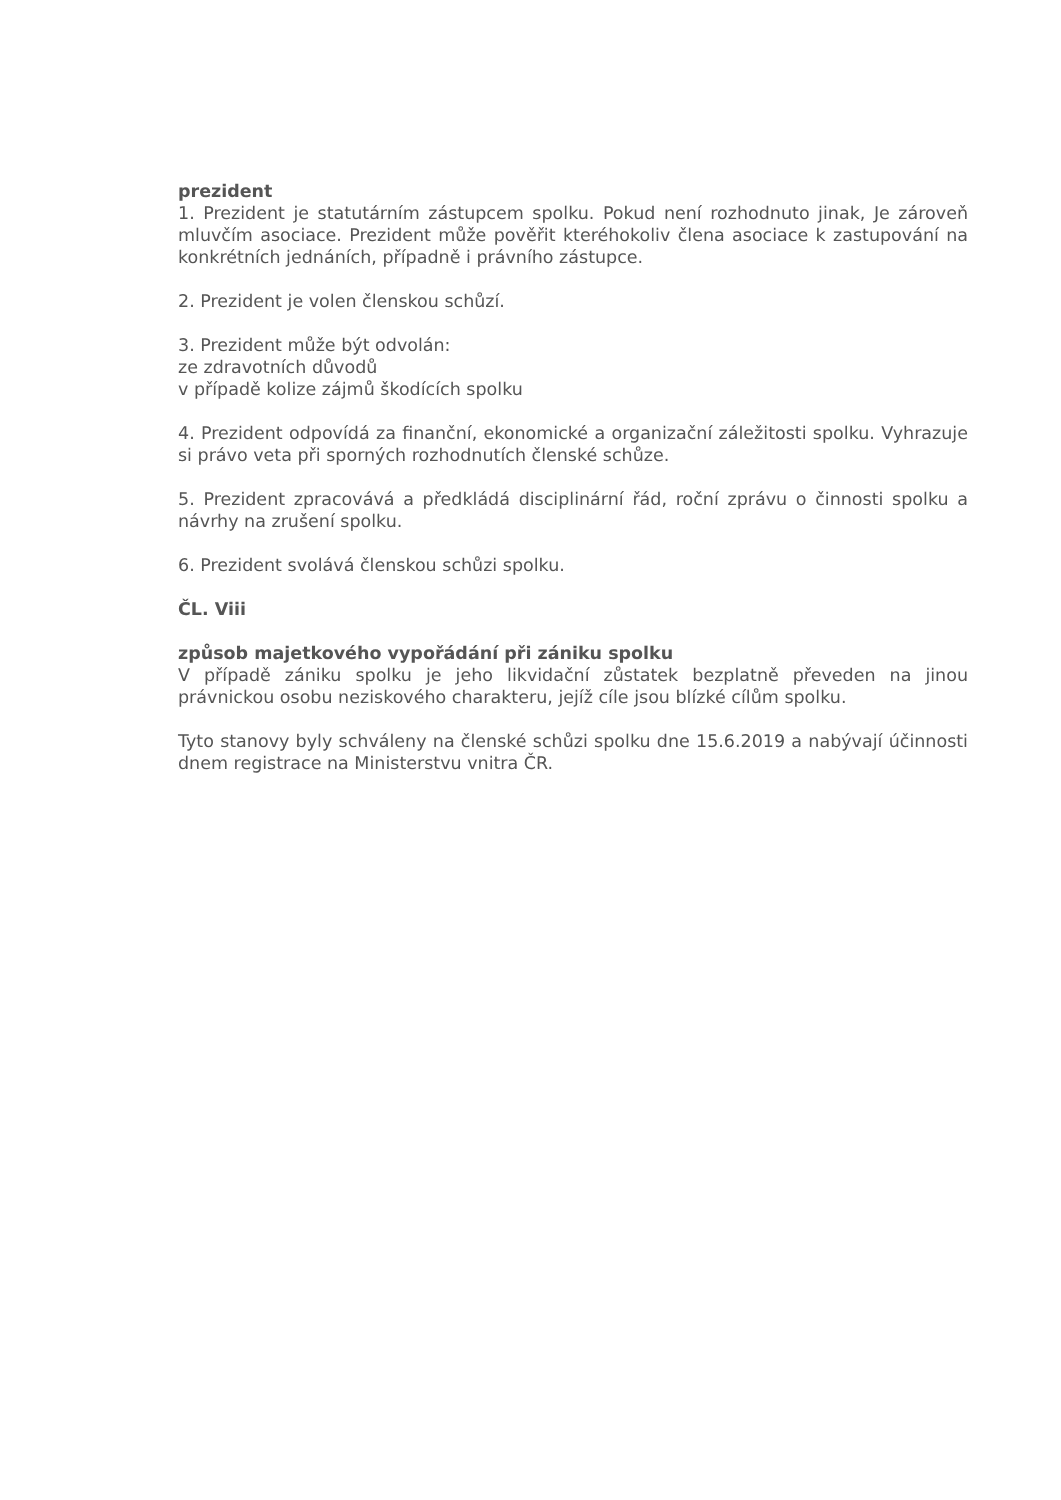prezident
1. Prezident je statutárním zástupcem spolku. Pokud není rozhodnuto jinak, Je zároveň mluvčím asociace. Prezident může pověřit kteréhokoliv člena asociace k zastupování na konkrétních jednáních, případně i právního zástupce.
2. Prezident je volen členskou schůzí.
3. Prezident může být odvolán:
ze zdravotních důvodů
v případě kolize zájmů škodících spolku
4. Prezident odpovídá za finanční, ekonomické a organizační záležitosti spolku. Vyhrazuje si právo veta při sporných rozhodnutích členské schůze.
5. Prezident zpracovává a předkládá disciplinární řád, roční zprávu o činnosti spolku a návrhy na zrušení spolku.
6. Prezident svolává členskou schůzi spolku.
ČL. Viii
způsob majetkového vypořádání při zániku spolku
V případě zániku spolku je jeho likvidační zůstatek bezplatně převeden na jinou právnickou osobu neziskového charakteru, jejíž cíle jsou blízké cílům spolku.
Tyto stanovy byly schváleny na členské schůzi spolku dne 15.6.2019 a nabývají účinnosti dnem registrace na Ministerstvu vnitra ČR.